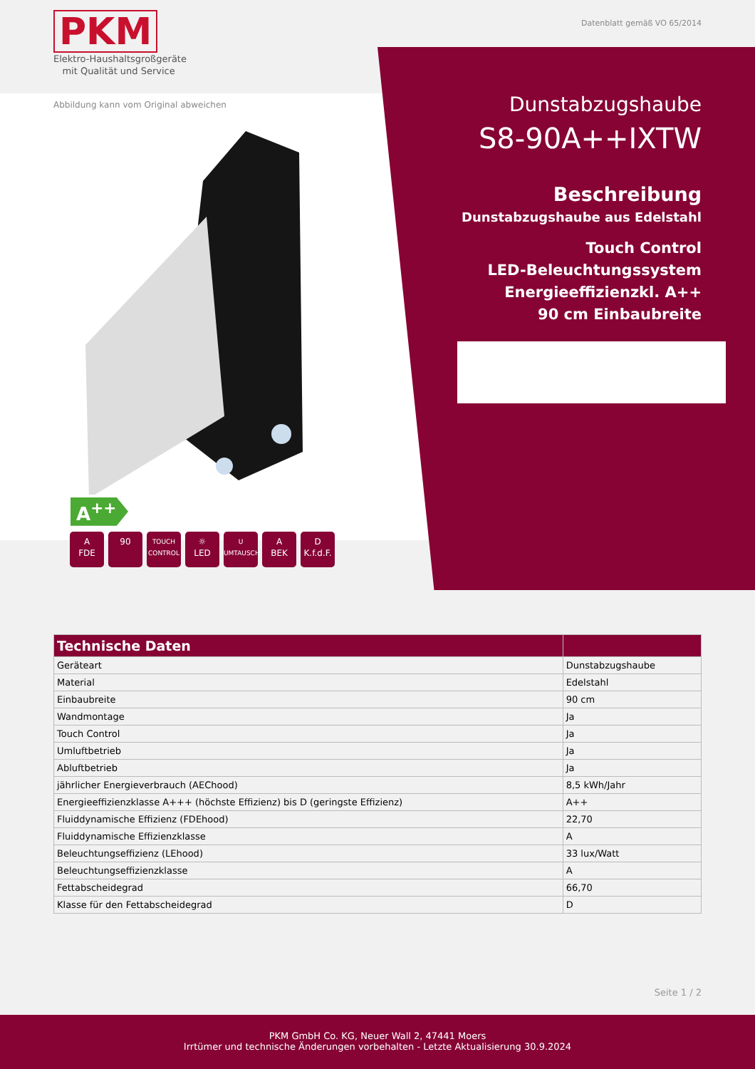PKM
Elektro-Haushaltsgroßgeräte
mit Qualität und Service
Datenblatt gemäß VO 65/2014
Abbildung kann vom Original abweichen
A<sup>++</sup>
A
FDE
90
TOUCH
CONTROL
☼
LED
U
UMTAUSCH
A
BEK
D
K.f.d.F.
Dunstabzugshaube
S8-90A++IXTW
Beschreibung
Dunstabzugshaube aus Edelstahl
Touch Control
LED-Beleuchtungssystem
Energieeffizienzkl. A++
90 cm Einbaubreite
| Technische Daten | |
| --- | --- |
| Geräteart | Dunstabzugshaube |
| Material | Edelstahl |
| Einbaubreite | 90 cm |
| Wandmontage | Ja |
| Touch Control | Ja |
| Umluftbetrieb | Ja |
| Abluftbetrieb | Ja |
| jährlicher Energieverbrauch (AEChood) | 8,5 kWh/Jahr |
| Energieeffizienzklasse A+++ (höchste Effizienz) bis D (geringste Effizienz) | A++ |
| Fluiddynamische Effizienz (FDEhood) | 22,70 |
| Fluiddynamische Effizienzklasse | A |
| Beleuchtungseffizienz (LEhood) | 33 lux/Watt |
| Beleuchtungseffizienzklasse | A |
| Fettabscheidegrad | 66,70 |
| Klasse für den Fettabscheidegrad | D |
Seite 1 / 2
PKM GmbH Co. KG, Neuer Wall 2, 47441 Moers
Irrtümer und technische Änderungen vorbehalten - Letzte Aktualisierung 30.9.2024